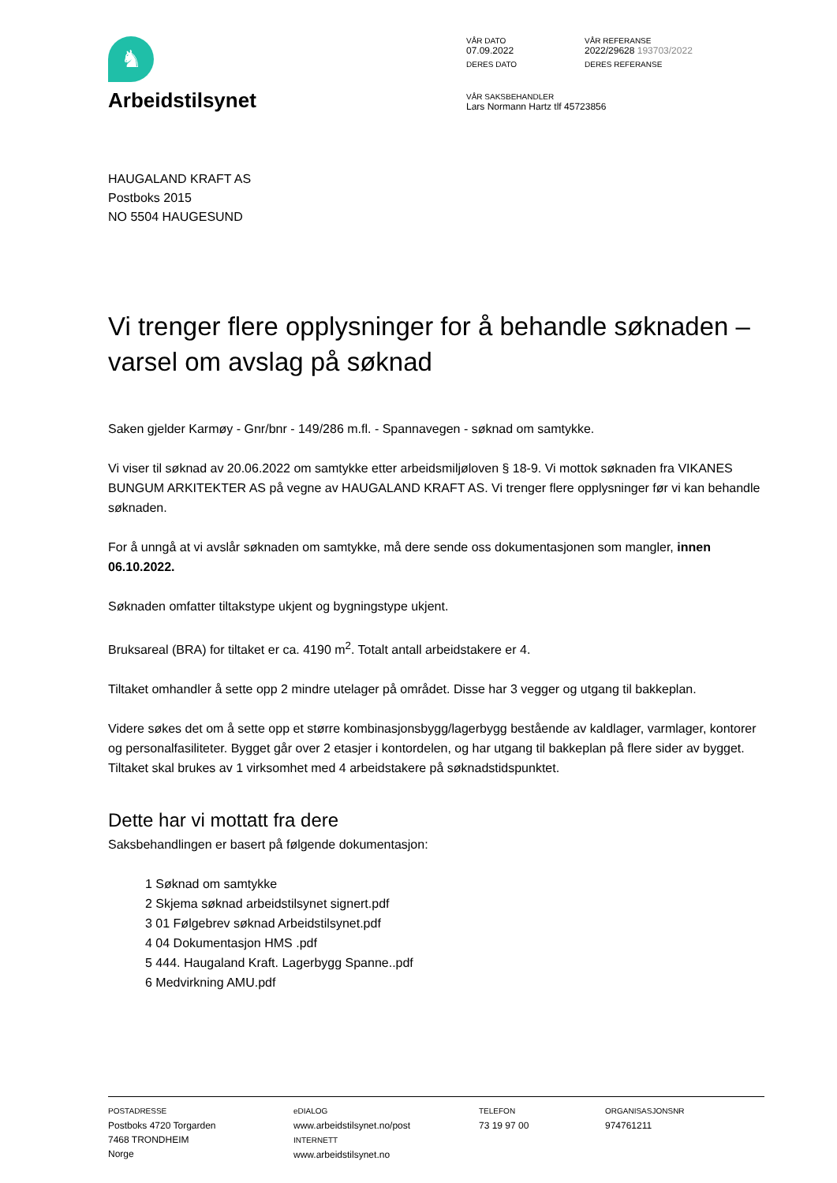♞
Arbeidstilsynet
VÅR DATO
07.09.2022
VÅR REFERANSE
2022/29628 193703/2022
DERES DATO
DERES REFERANSE
VÅR SAKSBEHANDLER
Lars Normann Hartz tlf 45723856
HAUGALAND KRAFT AS
Postboks 2015
NO 5504 HAUGESUND
Vi trenger flere opplysninger for å behandle søknaden – varsel om avslag på søknad
Saken gjelder Karmøy - Gnr/bnr - 149/286 m.fl. - Spannavegen - søknad om samtykke.
Vi viser til søknad av 20.06.2022 om samtykke etter arbeidsmiljøloven § 18-9. Vi mottok søknaden fra VIKANES BUNGUM ARKITEKTER AS på vegne av HAUGALAND KRAFT AS. Vi trenger flere opplysninger før vi kan behandle søknaden.
For å unngå at vi avslår søknaden om samtykke, må dere sende oss dokumentasjonen som mangler, innen 06.10.2022.
Søknaden omfatter tiltakstype ukjent og bygningstype ukjent.
Bruksareal (BRA) for tiltaket er ca. 4190 m<sup>2</sup>. Totalt antall arbeidstakere er 4.
Tiltaket omhandler å sette opp 2 mindre utelager på området. Disse har 3 vegger og utgang til bakkeplan.
Videre søkes det om å sette opp et større kombinasjonsbygg/lagerbygg bestående av kaldlager, varmlager, kontorer og personalfasiliteter. Bygget går over 2 etasjer i kontordelen, og har utgang til bakkeplan på flere sider av bygget. Tiltaket skal brukes av 1 virksomhet med 4 arbeidstakere på søknadstidspunktet.
Dette har vi mottatt fra dere
Saksbehandlingen er basert på følgende dokumentasjon:
1 Søknad om samtykke
2 Skjema søknad arbeidstilsynet signert.pdf
3 01 Følgebrev søknad Arbeidstilsynet.pdf
4 04 Dokumentasjon HMS .pdf
5 444. Haugaland Kraft. Lagerbygg Spanne..pdf
6 Medvirkning AMU.pdf
POSTADRESSE
Postboks 4720 Torgarden
7468 TRONDHEIM
Norge
eDIALOG
www.arbeidstilsynet.no/post
INTERNETT
www.arbeidstilsynet.no
TELEFON
73 19 97 00
ORGANISASJONSNR
974761211